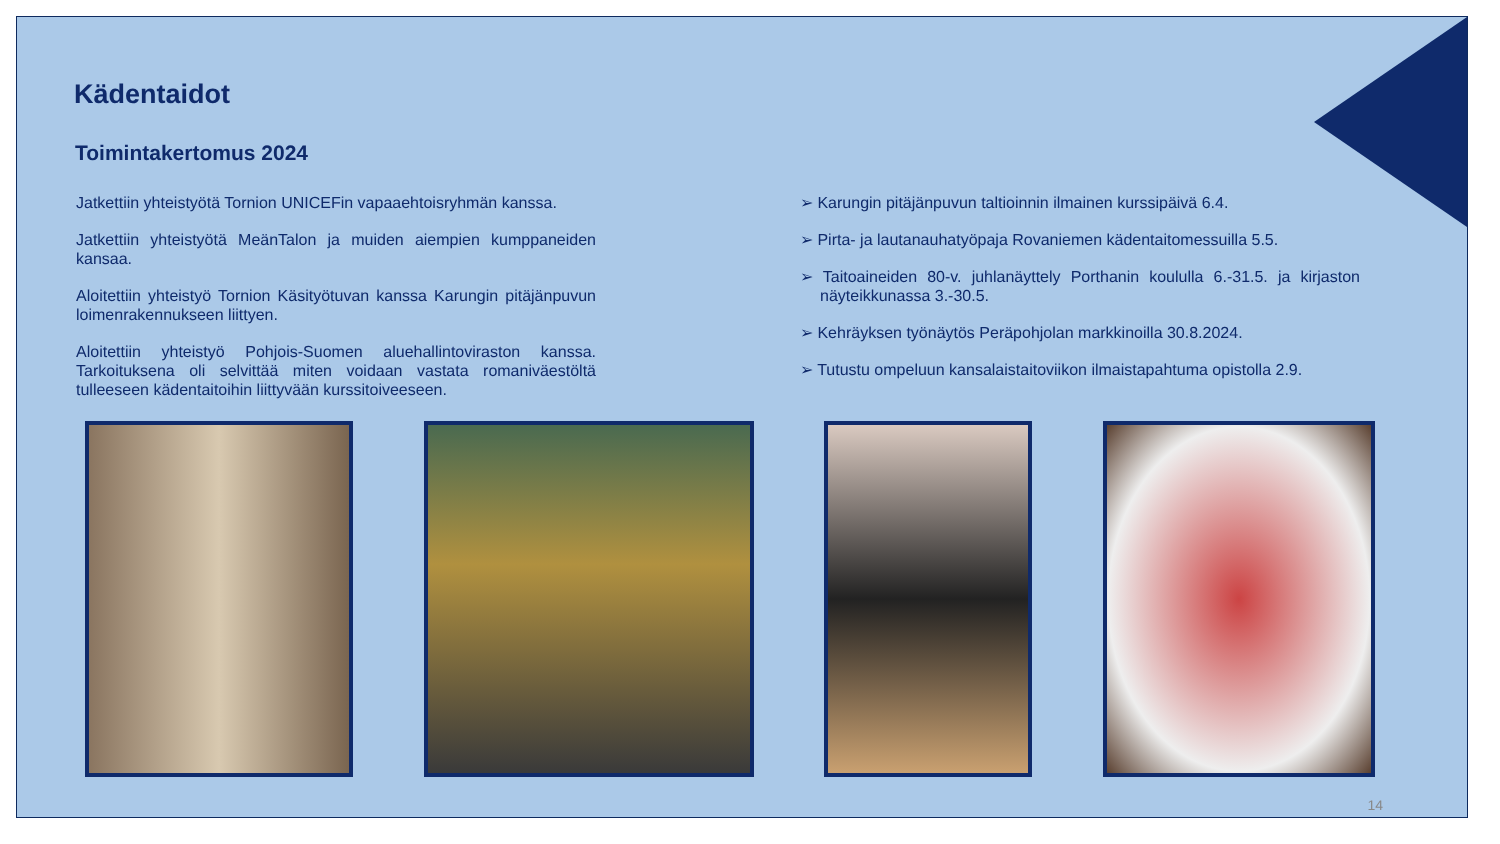Kädentaidot
Toimintakertomus 2024
Jatkettiin yhteistyötä Tornion UNICEFin vapaaehtoisryhmän kanssa.
Jatkettiin yhteistyötä MeänTalon ja muiden aiempien kumppaneiden kansaa.
Aloitettiin yhteistyö Tornion Käsityötuvan kanssa Karungin pitäjänpuvun loimenrakennukseen liittyen.
Aloitettiin yhteistyö Pohjois-Suomen aluehallintoviraston kanssa. Tarkoituksena oli selvittää miten voidaan vastata romaniväestöltä tulleeseen kädentaitoihin liittyvään kurssitoiveeseen.
➢ Karungin pitäjänpuvun taltioinnin ilmainen kurssipäivä 6.4.
➢ Pirta- ja lautanauhatyöpaja Rovaniemen kädentaitomessuilla 5.5.
➢ Taitoaineiden 80-v. juhlanäyttely Porthanin koululla 6.-31.5. ja kirjaston näyteikkunassa 3.-30.5.
➢ Kehräyksen työnäytös Peräpohjolan markkinoilla 30.8.2024.
➢ Tutustu ompeluun kansalaistaitoviikon ilmaistapahtuma opistolla 2.9.
14